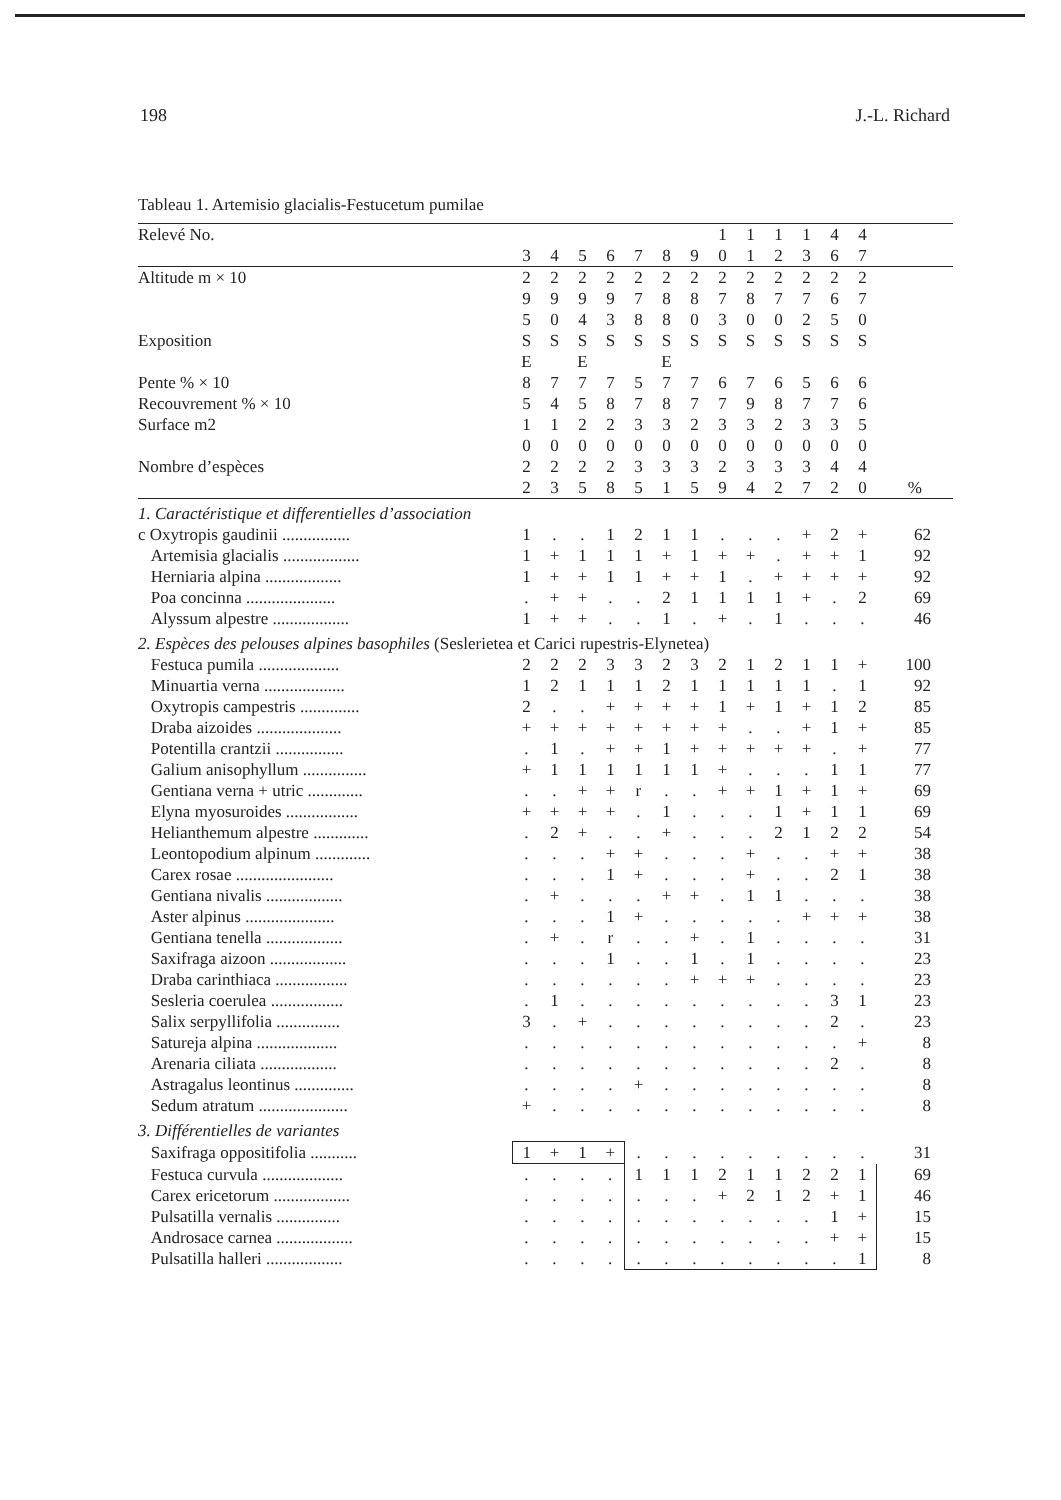198 J.-L. Richard
Tableau 1. Artemisio glacialis-Festucetum pumilae
| Relevé No. | | | | | | | | 1 | 1 | 1 | 1 | 4 | 4 | |
| | 3 | 4 | 5 | 6 | 7 | 8 | 9 | 0 | 1 | 2 | 3 | 6 | 7 | |
| Altitude m × 10 | 2 | 2 | 2 | 2 | 2 | 2 | 2 | 2 | 2 | 2 | 2 | 2 | 2 | |
| | 9 | 9 | 9 | 9 | 7 | 8 | 8 | 7 | 8 | 7 | 7 | 6 | 7 | |
| | 5 | 0 | 4 | 3 | 8 | 8 | 0 | 3 | 0 | 0 | 2 | 5 | 0 | |
| Exposition | S | S | S | S | S | S | S | S | S | S | S | S | S | |
| | E | | E | | | E | | | | | | | | |
| Pente % × 10 | 8 | 7 | 7 | 7 | 5 | 7 | 7 | 6 | 7 | 6 | 5 | 6 | 6 | |
| Recouvrement % × 10 | 5 | 4 | 5 | 8 | 7 | 8 | 7 | 7 | 9 | 8 | 7 | 7 | 6 | |
| Surface m2 | 1 | 1 | 2 | 2 | 3 | 3 | 2 | 3 | 3 | 2 | 3 | 3 | 5 | |
| | 0 | 0 | 0 | 0 | 0 | 0 | 0 | 0 | 0 | 0 | 0 | 0 | 0 | |
| Nombre d’espèces | 2 | 2 | 2 | 2 | 3 | 3 | 3 | 2 | 3 | 3 | 3 | 4 | 4 | |
| | 2 | 3 | 5 | 8 | 5 | 1 | 5 | 9 | 4 | 2 | 7 | 2 | 0 | % |
| 1. Caractéristique et differentielles d’association | | | | | | | | | | | | | | |
| c Oxytropis gaudinii ................ | 1 | . | . | 1 | 2 | 1 | 1 | . | . | . | + | 2 | + | 62 |
| Artemisia glacialis .................. | 1 | + | 1 | 1 | 1 | + | 1 | + | + | . | + | + | 1 | 92 |
| Herniaria alpina .................. | 1 | + | + | 1 | 1 | + | + | 1 | . | + | + | + | + | 92 |
| Poa concinna ..................... | . | + | + | . | . | 2 | 1 | 1 | 1 | 1 | + | . | 2 | 69 |
| Alyssum alpestre .................. | 1 | + | + | . | . | 1 | . | + | . | 1 | . | . | . | 46 |
| 2. Espèces des pelouses alpines basophiles (Seslerietea et Carici rupestris-Elynetea) | | | | | | | | | | | | | | |
| Festuca pumila ................... | 2 | 2 | 2 | 3 | 3 | 2 | 3 | 2 | 1 | 2 | 1 | 1 | + | 100 |
| Minuartia verna ................... | 1 | 2 | 1 | 1 | 1 | 2 | 1 | 1 | 1 | 1 | 1 | . | 1 | 92 |
| Oxytropis campestris .............. | 2 | . | . | + | + | + | + | 1 | + | 1 | + | 1 | 2 | 85 |
| Draba aizoides .................... | + | + | + | + | + | + | + | + | . | . | + | 1 | + | 85 |
| Potentilla crantzii ................ | . | 1 | . | + | + | 1 | + | + | + | + | + | . | + | 77 |
| Galium anisophyllum ............... | + | 1 | 1 | 1 | 1 | 1 | 1 | + | . | . | . | 1 | 1 | 77 |
| Gentiana verna + utric ............. | . | . | + | + | r | . | . | + | + | 1 | + | 1 | + | 69 |
| Elyna myosuroides ................. | + | + | + | + | . | 1 | . | . | . | 1 | + | 1 | 1 | 69 |
| Helianthemum alpestre ............. | . | 2 | + | . | . | + | . | . | . | 2 | 1 | 2 | 2 | 54 |
| Leontopodium alpinum ............. | . | . | . | + | + | . | . | . | + | . | . | + | + | 38 |
| Carex rosae ....................... | . | . | . | 1 | + | . | . | . | + | . | . | 2 | 1 | 38 |
| Gentiana nivalis .................. | . | + | . | . | . | + | + | . | 1 | 1 | . | . | . | 38 |
| Aster alpinus ..................... | . | . | . | 1 | + | . | . | . | . | . | + | + | + | 38 |
| Gentiana tenella .................. | . | + | . | r | . | . | + | . | 1 | . | . | . | . | 31 |
| Saxifraga aizoon .................. | . | . | . | 1 | . | . | 1 | . | 1 | . | . | . | . | 23 |
| Draba carinthiaca ................. | . | . | . | . | . | . | + | + | + | . | . | . | . | 23 |
| Sesleria coerulea ................. | . | 1 | . | . | . | . | . | . | . | . | . | 3 | 1 | 23 |
| Salix serpyllifolia ............... | 3 | . | + | . | . | . | . | . | . | . | . | 2 | . | 23 |
| Satureja alpina ................... | . | . | . | . | . | . | . | . | . | . | . | . | + | 8 |
| Arenaria ciliata .................. | . | . | . | . | . | . | . | . | . | . | . | 2 | . | 8 |
| Astragalus leontinus .............. | . | . | . | . | + | . | . | . | . | . | . | . | . | 8 |
| Sedum atratum ..................... | + | . | . | . | . | . | . | . | . | . | . | . | . | 8 |
| 3. Différentielles de variantes | | | | | | | | | | | | | | |
| Saxifraga oppositifolia ........... | 1 | + | 1 | + | . | . | . | . | . | . | . | . | . | 31 |
| Festuca curvula ................... | . | . | . | . | 1 | 1 | 1 | 2 | 1 | 1 | 2 | 2 | 1 | 69 |
| Carex ericetorum .................. | . | . | . | . | . | . | . | + | 2 | 1 | 2 | + | 1 | 46 |
| Pulsatilla vernalis ............... | . | . | . | . | . | . | . | . | . | . | . | 1 | + | 15 |
| Androsace carnea .................. | . | . | . | . | . | . | . | . | . | . | . | + | + | 15 |
| Pulsatilla halleri .................. | . | . | . | . | . | . | . | . | . | . | . | . | 1 | 8 |